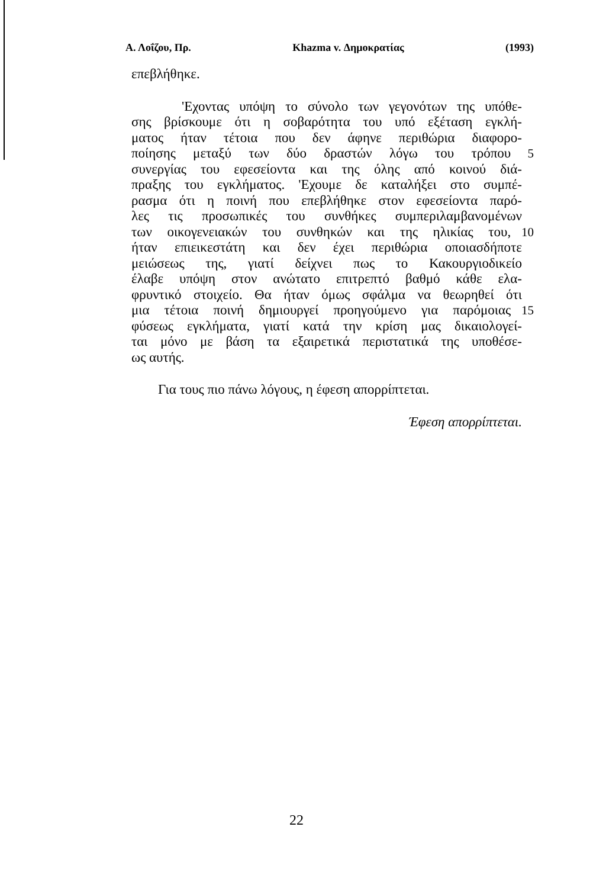Α. Λοΐζου, Πρ. Khazma v. Δημοκρατίας (1993)
επεβλήθηκε.
'Εχοντας υπόψη το σύνολο των γεγονότων της υπόθε-
σης βρίσκουμε ότι η σοβαρότητα του υπό εξέταση εγκλή-
ματος ήταν τέτοια που δεν άφηνε περιθώρια διαφορο-
ποίησης μεταξύ των δύο δραστών λόγω του τρόπου 5
συνεργίας του εφεσείοντα και της όλης από κοινού διά-
πραξης του εγκλήματος. 'Εχουμε δε καταλήξει στο συμπέ-
ρασμα ότι η ποινή που επεβλήθηκε στον εφεσείοντα παρό-
λες τις προσωπικές του συνθήκες συμπεριλαμβανομένων
των οικογενειακών του συνθηκών και της ηλικίας του, 10
ήταν επιεικεστάτη και δεν έχει περιθώρια οποιασδήποτε
μειώσεως της, γιατί δείχνει πως το Κακουργιοδικείο
έλαβε υπόψη στον ανώτατο επιτρεπτό βαθμό κάθε ελα-
φρυντικό στοιχείο. Θα ήταν όμως σφάλμα να θεωρηθεί ότι
μια τέτοια ποινή δημιουργεί προηγούμενο για παρόμοιας 15
φύσεως εγκλήματα, γιατί κατά την κρίση μας δικαιολογεί-
ται μόνο με βάση τα εξαιρετικά περιστατικά της υποθέσε-
ως αυτής.
Για τους πιο πάνω λόγους, η έφεση απορρίπτεται.
Έφεση απορρίπτεται.
22